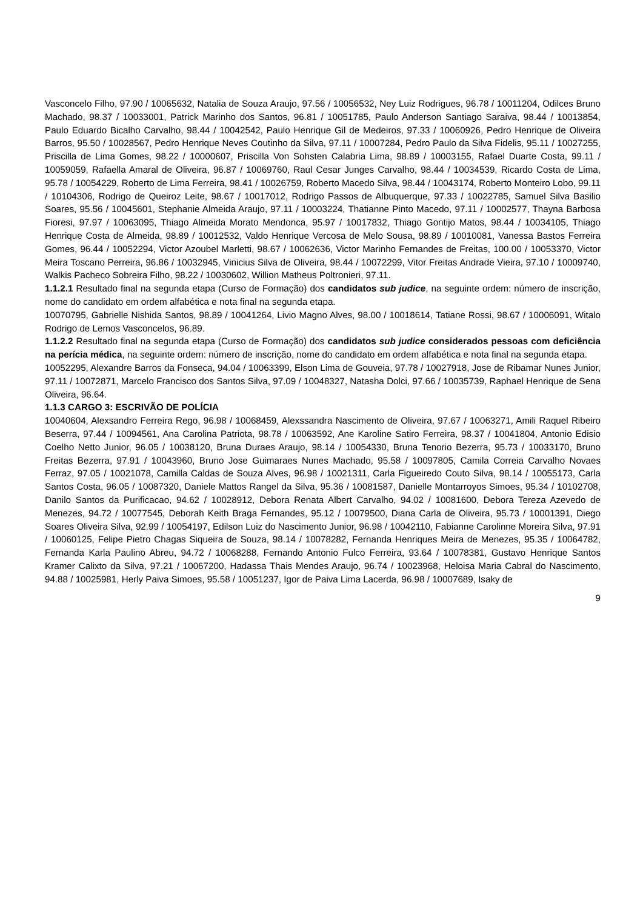Vasconcelo Filho, 97.90 / 10065632, Natalia de Souza Araujo, 97.56 / 10056532, Ney Luiz Rodrigues, 96.78 / 10011204, Odilces Bruno Machado, 98.37 / 10033001, Patrick Marinho dos Santos, 96.81 / 10051785, Paulo Anderson Santiago Saraiva, 98.44 / 10013854, Paulo Eduardo Bicalho Carvalho, 98.44 / 10042542, Paulo Henrique Gil de Medeiros, 97.33 / 10060926, Pedro Henrique de Oliveira Barros, 95.50 / 10028567, Pedro Henrique Neves Coutinho da Silva, 97.11 / 10007284, Pedro Paulo da Silva Fidelis, 95.11 / 10027255, Priscilla de Lima Gomes, 98.22 / 10000607, Priscilla Von Sohsten Calabria Lima, 98.89 / 10003155, Rafael Duarte Costa, 99.11 / 10059059, Rafaella Amaral de Oliveira, 96.87 / 10069760, Raul Cesar Junges Carvalho, 98.44 / 10034539, Ricardo Costa de Lima, 95.78 / 10054229, Roberto de Lima Ferreira, 98.41 / 10026759, Roberto Macedo Silva, 98.44 / 10043174, Roberto Monteiro Lobo, 99.11 / 10104306, Rodrigo de Queiroz Leite, 98.67 / 10017012, Rodrigo Passos de Albuquerque, 97.33 / 10022785, Samuel Silva Basilio Soares, 95.56 / 10045601, Stephanie Almeida Araujo, 97.11 / 10003224, Thatianne Pinto Macedo, 97.11 / 10002577, Thayna Barbosa Fioresi, 97.97 / 10063095, Thiago Almeida Morato Mendonca, 95.97 / 10017832, Thiago Gontijo Matos, 98.44 / 10034105, Thiago Henrique Costa de Almeida, 98.89 / 10012532, Valdo Henrique Vercosa de Melo Sousa, 98.89 / 10010081, Vanessa Bastos Ferreira Gomes, 96.44 / 10052294, Victor Azoubel Marletti, 98.67 / 10062636, Victor Marinho Fernandes de Freitas, 100.00 / 10053370, Victor Meira Toscano Perreira, 96.86 / 10032945, Vinicius Silva de Oliveira, 98.44 / 10072299, Vitor Freitas Andrade Vieira, 97.10 / 10009740, Walkis Pacheco Sobreira Filho, 98.22 / 10030602, Willion Matheus Poltronieri, 97.11.
1.1.2.1 Resultado final na segunda etapa (Curso de Formação) dos candidatos sub judice, na seguinte ordem: número de inscrição, nome do candidato em ordem alfabética e nota final na segunda etapa.
10070795, Gabrielle Nishida Santos, 98.89 / 10041264, Livio Magno Alves, 98.00 / 10018614, Tatiane Rossi, 98.67 / 10006091, Witalo Rodrigo de Lemos Vasconcelos, 96.89.
1.1.2.2 Resultado final na segunda etapa (Curso de Formação) dos candidatos sub judice considerados pessoas com deficiência na perícia médica, na seguinte ordem: número de inscrição, nome do candidato em ordem alfabética e nota final na segunda etapa.
10052295, Alexandre Barros da Fonseca, 94.04 / 10063399, Elson Lima de Gouveia, 97.78 / 10027918, Jose de Ribamar Nunes Junior, 97.11 / 10072871, Marcelo Francisco dos Santos Silva, 97.09 / 10048327, Natasha Dolci, 97.66 / 10035739, Raphael Henrique de Sena Oliveira, 96.64.
1.1.3 CARGO 3: ESCRIVÃO DE POLÍCIA
10040604, Alexsandro Ferreira Rego, 96.98 / 10068459, Alexssandra Nascimento de Oliveira, 97.67 / 10063271, Amili Raquel Ribeiro Beserra, 97.44 / 10094561, Ana Carolina Patriota, 98.78 / 10063592, Ane Karoline Satiro Ferreira, 98.37 / 10041804, Antonio Edisio Coelho Netto Junior, 96.05 / 10038120, Bruna Duraes Araujo, 98.14 / 10054330, Bruna Tenorio Bezerra, 95.73 / 10033170, Bruno Freitas Bezerra, 97.91 / 10043960, Bruno Jose Guimaraes Nunes Machado, 95.58 / 10097805, Camila Correia Carvalho Novaes Ferraz, 97.05 / 10021078, Camilla Caldas de Souza Alves, 96.98 / 10021311, Carla Figueiredo Couto Silva, 98.14 / 10055173, Carla Santos Costa, 96.05 / 10087320, Daniele Mattos Rangel da Silva, 95.36 / 10081587, Danielle Montarroyos Simoes, 95.34 / 10102708, Danilo Santos da Purificacao, 94.62 / 10028912, Debora Renata Albert Carvalho, 94.02 / 10081600, Debora Tereza Azevedo de Menezes, 94.72 / 10077545, Deborah Keith Braga Fernandes, 95.12 / 10079500, Diana Carla de Oliveira, 95.73 / 10001391, Diego Soares Oliveira Silva, 92.99 / 10054197, Edilson Luiz do Nascimento Junior, 96.98 / 10042110, Fabianne Carolinne Moreira Silva, 97.91 / 10060125, Felipe Pietro Chagas Siqueira de Souza, 98.14 / 10078282, Fernanda Henriques Meira de Menezes, 95.35 / 10064782, Fernanda Karla Paulino Abreu, 94.72 / 10068288, Fernando Antonio Fulco Ferreira, 93.64 / 10078381, Gustavo Henrique Santos Kramer Calixto da Silva, 97.21 / 10067200, Hadassa Thais Mendes Araujo, 96.74 / 10023968, Heloisa Maria Cabral do Nascimento, 94.88 / 10025981, Herly Paiva Simoes, 95.58 / 10051237, Igor de Paiva Lima Lacerda, 96.98 / 10007689, Isaky de
9